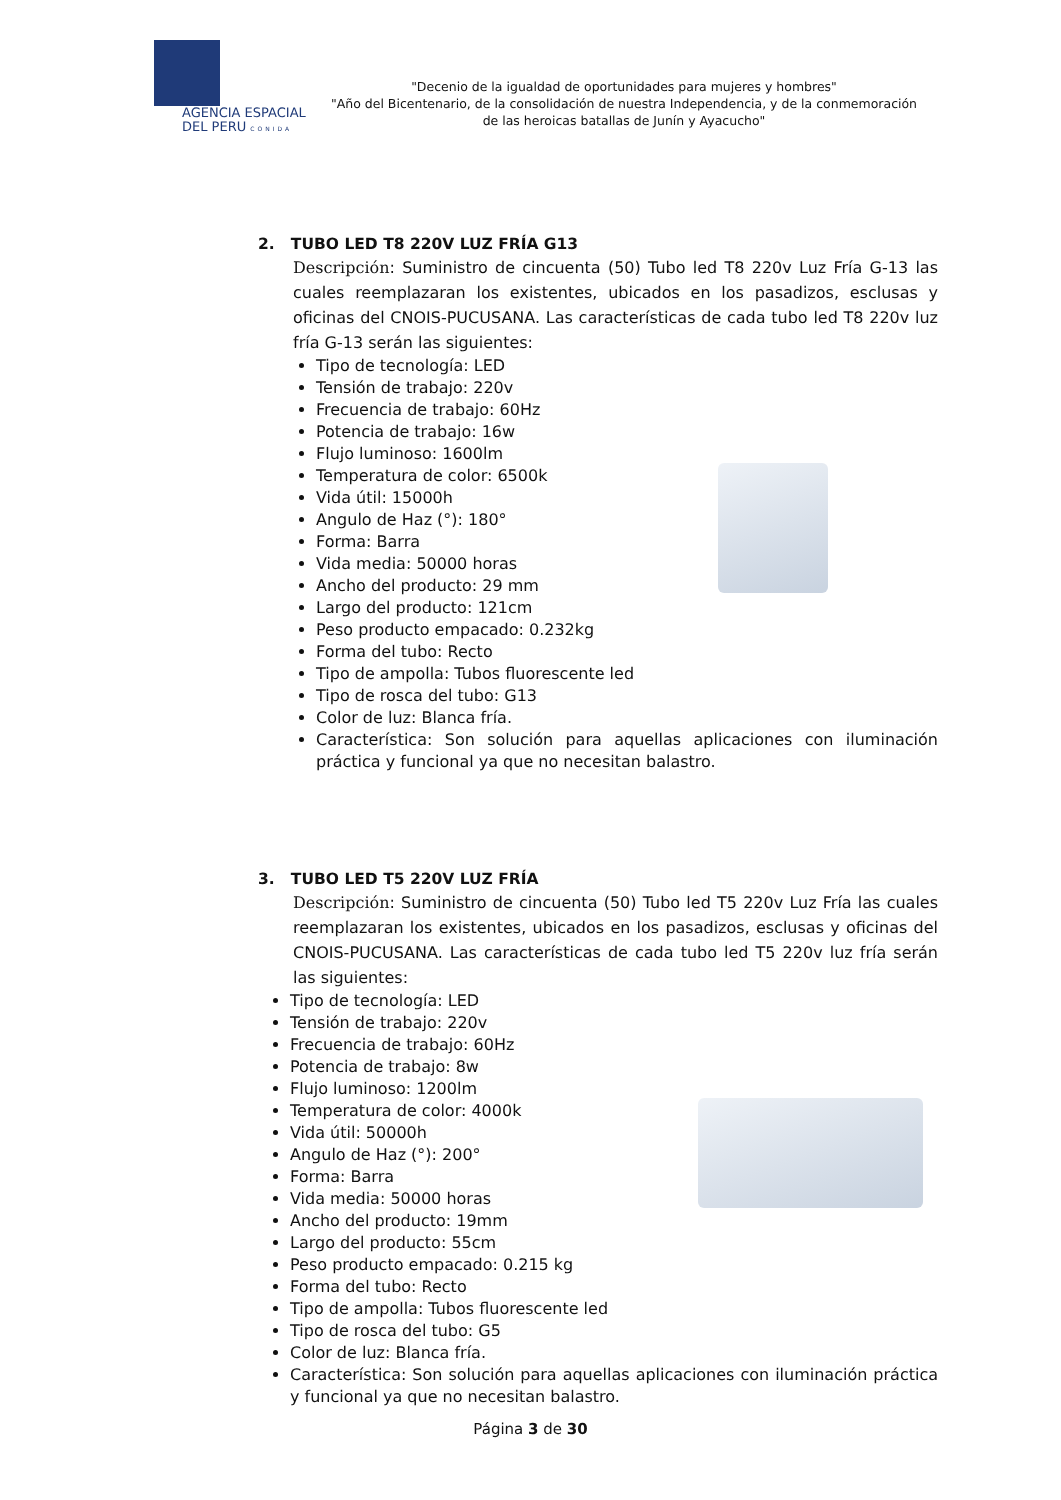AGENCIA ESPACIAL
DEL PERU CONIDA
"Decenio de la igualdad de oportunidades para mujeres y hombres"
"Año del Bicentenario, de la consolidación de nuestra Independencia, y de la conmemoración de las heroicas batallas de Junín y Ayacucho"
2. TUBO LED T8 220V LUZ FRÍA G13
Descripción: Suministro de cincuenta (50) Tubo led T8 220v Luz Fría G-13 las cuales reemplazaran los existentes, ubicados en los pasadizos, esclusas y oficinas del CNOIS-PUCUSANA. Las características de cada tubo led T8 220v luz fría G-13 serán las siguientes:
Tipo de tecnología: LED
Tensión de trabajo: 220v
Frecuencia de trabajo: 60Hz
Potencia de trabajo: 16w
Flujo luminoso: 1600lm
Temperatura de color: 6500k
Vida útil: 15000h
Angulo de Haz (°): 180°
Forma: Barra
Vida media: 50000 horas
Ancho del producto: 29 mm
Largo del producto: 121cm
Peso producto empacado: 0.232kg
Forma del tubo: Recto
Tipo de ampolla: Tubos fluorescente led
Tipo de rosca del tubo: G13
Color de luz: Blanca fría.
Característica: Son solución para aquellas aplicaciones con iluminación práctica y funcional ya que no necesitan balastro.
3. TUBO LED T5 220V LUZ FRÍA
Descripción: Suministro de cincuenta (50) Tubo led T5 220v Luz Fría las cuales reemplazaran los existentes, ubicados en los pasadizos, esclusas y oficinas del CNOIS-PUCUSANA. Las características de cada tubo led T5 220v luz fría serán las siguientes:
Tipo de tecnología: LED
Tensión de trabajo: 220v
Frecuencia de trabajo: 60Hz
Potencia de trabajo: 8w
Flujo luminoso: 1200lm
Temperatura de color: 4000k
Vida útil: 50000h
Angulo de Haz (°): 200°
Forma: Barra
Vida media: 50000 horas
Ancho del producto: 19mm
Largo del producto: 55cm
Peso producto empacado: 0.215 kg
Forma del tubo: Recto
Tipo de ampolla: Tubos fluorescente led
Tipo de rosca del tubo: G5
Color de luz: Blanca fría.
Característica: Son solución para aquellas aplicaciones con iluminación práctica y funcional ya que no necesitan balastro.
Página 3 de 30